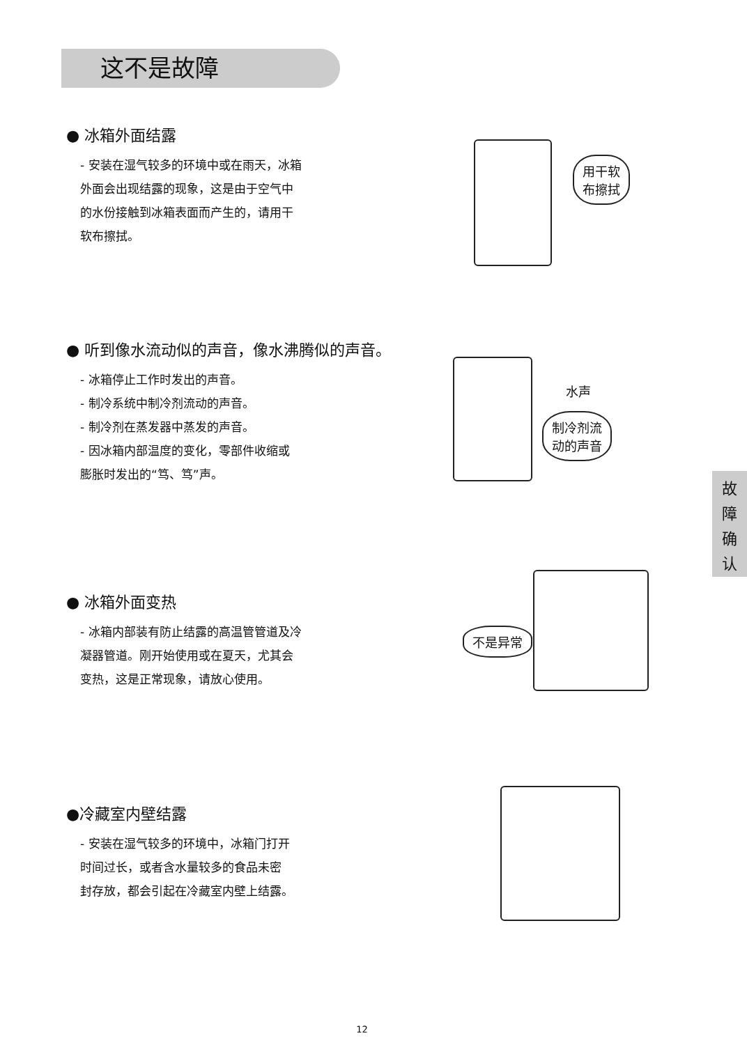这不是故障
● 冰箱外面结露
- 安装在湿气较多的环境中或在雨天，冰箱
外面会出现结露的现象，这是由于空气中
的水份接触到冰箱表面而产生的，请用干
软布擦拭。
用干软
布擦拭
● 听到像水流动似的声音，像水沸腾似的声音。
- 冰箱停止工作时发出的声音。
- 制冷系统中制冷剂流动的声音。
- 制冷剂在蒸发器中蒸发的声音。
- 因冰箱内部温度的变化，零部件收缩或
膨胀时发出的“笃、笃”声。
水声
制冷剂流
动的声音
故
障
确
认
● 冰箱外面变热
- 冰箱内部装有防止结露的高温管管道及冷
凝器管道。刚开始使用或在夏天，尤其会
变热，这是正常现象，请放心使用。
不是异常
●冷藏室内壁结露
- 安装在湿气较多的环境中，冰箱门打开
时间过长，或者含水量较多的食品未密
封存放，都会引起在冷藏室内壁上结露。
12